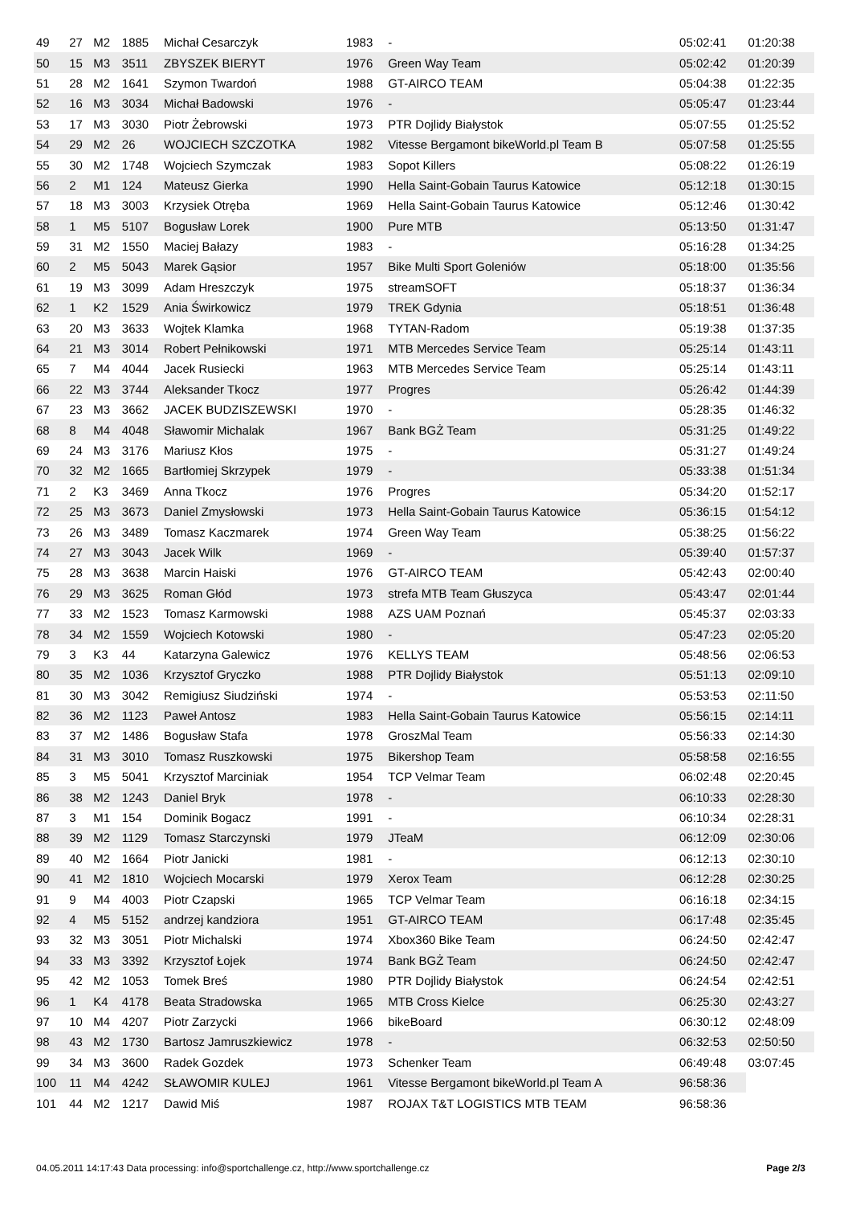| 49 | 27 | M2 | 1885 | Michał Cesarczyk | 1983 | - | 05:02:41 | 01:20:38 |
| 50 | 15 | M3 | 3511 | ZBYSZEK BIERYT | 1976 | Green Way Team | 05:02:42 | 01:20:39 |
| 51 | 28 | M2 | 1641 | Szymon Twardoń | 1988 | GT-AIRCO TEAM | 05:04:38 | 01:22:35 |
| 52 | 16 | M3 | 3034 | Michał Badowski | 1976 | - | 05:05:47 | 01:23:44 |
| 53 | 17 | M3 | 3030 | Piotr Żebrowski | 1973 | PTR Dojlidy Białystok | 05:07:55 | 01:25:52 |
| 54 | 29 | M2 | 26 | WOJCIECH SZCZOTKA | 1982 | Vitesse Bergamont bikeWorld.pl Team B | 05:07:58 | 01:25:55 |
| 55 | 30 | M2 | 1748 | Wojciech Szymczak | 1983 | Sopot Killers | 05:08:22 | 01:26:19 |
| 56 | 2 | M1 | 124 | Mateusz Gierka | 1990 | Hella Saint-Gobain Taurus Katowice | 05:12:18 | 01:30:15 |
| 57 | 18 | M3 | 3003 | Krzysiek Otręba | 1969 | Hella Saint-Gobain Taurus Katowice | 05:12:46 | 01:30:42 |
| 58 | 1 | M5 | 5107 | Bogusław Lorek | 1900 | Pure MTB | 05:13:50 | 01:31:47 |
| 59 | 31 | M2 | 1550 | Maciej Bałazy | 1983 | - | 05:16:28 | 01:34:25 |
| 60 | 2 | M5 | 5043 | Marek Gąsior | 1957 | Bike Multi Sport Goleniów | 05:18:00 | 01:35:56 |
| 61 | 19 | M3 | 3099 | Adam Hreszczyk | 1975 | streamSOFT | 05:18:37 | 01:36:34 |
| 62 | 1 | K2 | 1529 | Ania Świrkowicz | 1979 | TREK Gdynia | 05:18:51 | 01:36:48 |
| 63 | 20 | M3 | 3633 | Wojtek Klamka | 1968 | TYTAN-Radom | 05:19:38 | 01:37:35 |
| 64 | 21 | M3 | 3014 | Robert Pełnikowski | 1971 | MTB Mercedes Service Team | 05:25:14 | 01:43:11 |
| 65 | 7 | M4 | 4044 | Jacek Rusiecki | 1963 | MTB Mercedes Service Team | 05:25:14 | 01:43:11 |
| 66 | 22 | M3 | 3744 | Aleksander Tkocz | 1977 | Progres | 05:26:42 | 01:44:39 |
| 67 | 23 | M3 | 3662 | JACEK BUDZISZEWSKI | 1970 | - | 05:28:35 | 01:46:32 |
| 68 | 8 | M4 | 4048 | Sławomir Michalak | 1967 | Bank BGŻ Team | 05:31:25 | 01:49:22 |
| 69 | 24 | M3 | 3176 | Mariusz Kłos | 1975 | - | 05:31:27 | 01:49:24 |
| 70 | 32 | M2 | 1665 | Bartłomiej Skrzypek | 1979 | - | 05:33:38 | 01:51:34 |
| 71 | 2 | K3 | 3469 | Anna Tkocz | 1976 | Progres | 05:34:20 | 01:52:17 |
| 72 | 25 | M3 | 3673 | Daniel Zmysłowski | 1973 | Hella Saint-Gobain Taurus Katowice | 05:36:15 | 01:54:12 |
| 73 | 26 | M3 | 3489 | Tomasz Kaczmarek | 1974 | Green Way Team | 05:38:25 | 01:56:22 |
| 74 | 27 | M3 | 3043 | Jacek Wilk | 1969 | - | 05:39:40 | 01:57:37 |
| 75 | 28 | M3 | 3638 | Marcin Haiski | 1976 | GT-AIRCO TEAM | 05:42:43 | 02:00:40 |
| 76 | 29 | M3 | 3625 | Roman Głód | 1973 | strefa MTB Team Głuszyca | 05:43:47 | 02:01:44 |
| 77 | 33 | M2 | 1523 | Tomasz Karmowski | 1988 | AZS UAM Poznań | 05:45:37 | 02:03:33 |
| 78 | 34 | M2 | 1559 | Wojciech Kotowski | 1980 | - | 05:47:23 | 02:05:20 |
| 79 | 3 | K3 | 44 | Katarzyna Galewicz | 1976 | KELLYS TEAM | 05:48:56 | 02:06:53 |
| 80 | 35 | M2 | 1036 | Krzysztof Gryczko | 1988 | PTR Dojlidy Białystok | 05:51:13 | 02:09:10 |
| 81 | 30 | M3 | 3042 | Remigiusz Siudziński | 1974 | - | 05:53:53 | 02:11:50 |
| 82 | 36 | M2 | 1123 | Paweł Antosz | 1983 | Hella Saint-Gobain Taurus Katowice | 05:56:15 | 02:14:11 |
| 83 | 37 | M2 | 1486 | Bogusław Stafa | 1978 | GroszMal Team | 05:56:33 | 02:14:30 |
| 84 | 31 | M3 | 3010 | Tomasz Ruszkowski | 1975 | Bikershop Team | 05:58:58 | 02:16:55 |
| 85 | 3 | M5 | 5041 | Krzysztof Marciniak | 1954 | TCP Velmar Team | 06:02:48 | 02:20:45 |
| 86 | 38 | M2 | 1243 | Daniel Bryk | 1978 | - | 06:10:33 | 02:28:30 |
| 87 | 3 | M1 | 154 | Dominik Bogacz | 1991 | - | 06:10:34 | 02:28:31 |
| 88 | 39 | M2 | 1129 | Tomasz Starczynski | 1979 | JTeaM | 06:12:09 | 02:30:06 |
| 89 | 40 | M2 | 1664 | Piotr Janicki | 1981 | - | 06:12:13 | 02:30:10 |
| 90 | 41 | M2 | 1810 | Wojciech Mocarski | 1979 | Xerox Team | 06:12:28 | 02:30:25 |
| 91 | 9 | M4 | 4003 | Piotr Czapski | 1965 | TCP Velmar Team | 06:16:18 | 02:34:15 |
| 92 | 4 | M5 | 5152 | andrzej kandziora | 1951 | GT-AIRCO TEAM | 06:17:48 | 02:35:45 |
| 93 | 32 | M3 | 3051 | Piotr Michalski | 1974 | Xbox360 Bike Team | 06:24:50 | 02:42:47 |
| 94 | 33 | M3 | 3392 | Krzysztof Łojek | 1974 | Bank BGŻ Team | 06:24:50 | 02:42:47 |
| 95 | 42 | M2 | 1053 | Tomek Breś | 1980 | PTR Dojlidy Białystok | 06:24:54 | 02:42:51 |
| 96 | 1 | K4 | 4178 | Beata Stradowska | 1965 | MTB Cross Kielce | 06:25:30 | 02:43:27 |
| 97 | 10 | M4 | 4207 | Piotr Zarzycki | 1966 | bikeBoard | 06:30:12 | 02:48:09 |
| 98 | 43 | M2 | 1730 | Bartosz Jamruszkiewicz | 1978 | - | 06:32:53 | 02:50:50 |
| 99 | 34 | M3 | 3600 | Radek Gozdek | 1973 | Schenker Team | 06:49:48 | 03:07:45 |
| 100 | 11 | M4 | 4242 | SŁAWOMIR KULEJ | 1961 | Vitesse Bergamont bikeWorld.pl Team A | 96:58:36 | |
| 101 | 44 | M2 | 1217 | Dawid Miś | 1987 | ROJAX T&T LOGISTICS MTB TEAM | 96:58:36 | |
04.05.2011 14:17:43 Data processing: info@sportchallenge.cz, http://www.sportchallenge.cz Page 2/3